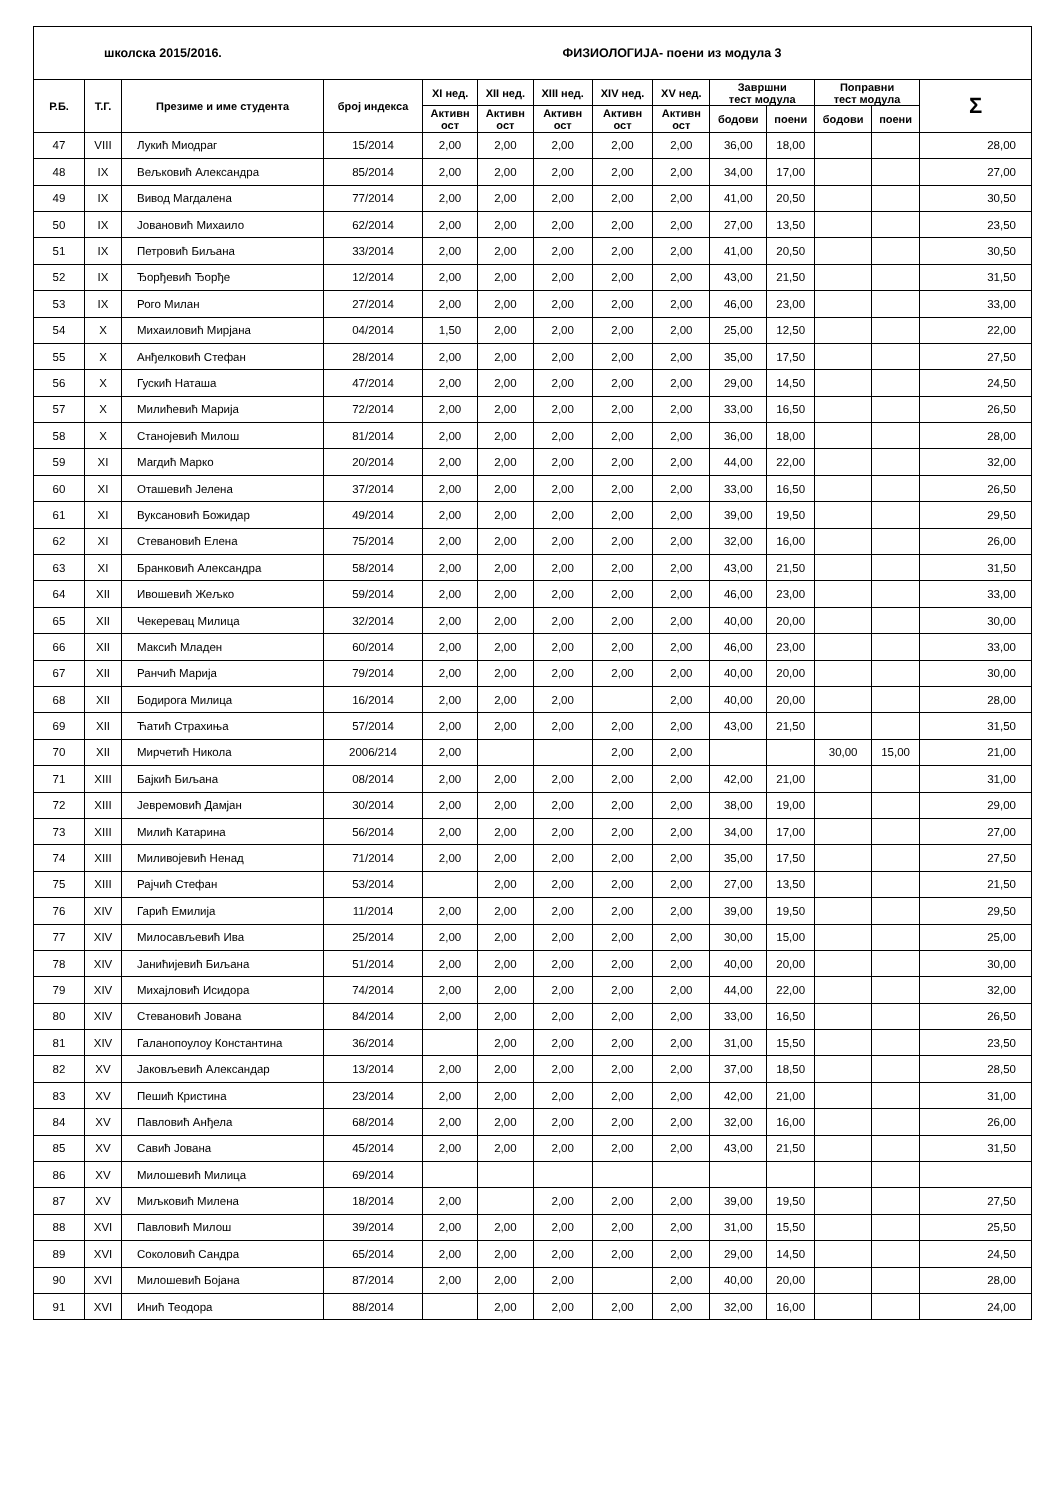| школска 2015/2016. | | | | ФИЗИОЛОГИЈА- поени из модула 3 | | | | | | | | | |
| --- | --- | --- | --- | --- | --- | --- | --- | --- | --- | --- | --- | --- | --- |
| Р.Б. | Т.Г. | Презиме и име студента | број индекса | XI нед. | XII нед. | XIII нед. | XIV нед. | XV нед. | Завршни тест модула | | Поправни тест модула | | Σ |
| | | | | Активн ост | Активн ост | Активн ост | Активн ост | Активн ост | | | | | |
| | | | | | | | | | бодови | поени | бодови | поени | |
| 47 | VIII | Лукић Миодраг | 15/2014 | 2,00 | 2,00 | 2,00 | 2,00 | 2,00 | 36,00 | 18,00 | | | 28,00 |
| 48 | IX | Вељковић Александра | 85/2014 | 2,00 | 2,00 | 2,00 | 2,00 | 2,00 | 34,00 | 17,00 | | | 27,00 |
| 49 | IX | Вивод Магдалена | 77/2014 | 2,00 | 2,00 | 2,00 | 2,00 | 2,00 | 41,00 | 20,50 | | | 30,50 |
| 50 | IX | Јовановић Михаило | 62/2014 | 2,00 | 2,00 | 2,00 | 2,00 | 2,00 | 27,00 | 13,50 | | | 23,50 |
| 51 | IX | Петровић Биљана | 33/2014 | 2,00 | 2,00 | 2,00 | 2,00 | 2,00 | 41,00 | 20,50 | | | 30,50 |
| 52 | IX | Ђорђевић Ђорђе | 12/2014 | 2,00 | 2,00 | 2,00 | 2,00 | 2,00 | 43,00 | 21,50 | | | 31,50 |
| 53 | IX | Рого Милан | 27/2014 | 2,00 | 2,00 | 2,00 | 2,00 | 2,00 | 46,00 | 23,00 | | | 33,00 |
| 54 | X | Михаиловић Мирјана | 04/2014 | 1,50 | 2,00 | 2,00 | 2,00 | 2,00 | 25,00 | 12,50 | | | 22,00 |
| 55 | X | Анђелковић Стефан | 28/2014 | 2,00 | 2,00 | 2,00 | 2,00 | 2,00 | 35,00 | 17,50 | | | 27,50 |
| 56 | X | Гускић Наташа | 47/2014 | 2,00 | 2,00 | 2,00 | 2,00 | 2,00 | 29,00 | 14,50 | | | 24,50 |
| 57 | X | Милићевић Марија | 72/2014 | 2,00 | 2,00 | 2,00 | 2,00 | 2,00 | 33,00 | 16,50 | | | 26,50 |
| 58 | X | Станојевић Милош | 81/2014 | 2,00 | 2,00 | 2,00 | 2,00 | 2,00 | 36,00 | 18,00 | | | 28,00 |
| 59 | XI | Магдић Марко | 20/2014 | 2,00 | 2,00 | 2,00 | 2,00 | 2,00 | 44,00 | 22,00 | | | 32,00 |
| 60 | XI | Оташевић Јелена | 37/2014 | 2,00 | 2,00 | 2,00 | 2,00 | 2,00 | 33,00 | 16,50 | | | 26,50 |
| 61 | XI | Вуксановић Божидар | 49/2014 | 2,00 | 2,00 | 2,00 | 2,00 | 2,00 | 39,00 | 19,50 | | | 29,50 |
| 62 | XI | Стевановић Елена | 75/2014 | 2,00 | 2,00 | 2,00 | 2,00 | 2,00 | 32,00 | 16,00 | | | 26,00 |
| 63 | XI | Бранковић Александра | 58/2014 | 2,00 | 2,00 | 2,00 | 2,00 | 2,00 | 43,00 | 21,50 | | | 31,50 |
| 64 | XII | Ивошевић Жељко | 59/2014 | 2,00 | 2,00 | 2,00 | 2,00 | 2,00 | 46,00 | 23,00 | | | 33,00 |
| 65 | XII | Чекеревац Милица | 32/2014 | 2,00 | 2,00 | 2,00 | 2,00 | 2,00 | 40,00 | 20,00 | | | 30,00 |
| 66 | XII | Максић Младен | 60/2014 | 2,00 | 2,00 | 2,00 | 2,00 | 2,00 | 46,00 | 23,00 | | | 33,00 |
| 67 | XII | Ранчић Марија | 79/2014 | 2,00 | 2,00 | 2,00 | 2,00 | 2,00 | 40,00 | 20,00 | | | 30,00 |
| 68 | XII | Бодирога Милица | 16/2014 | 2,00 | 2,00 | 2,00 | | 2,00 | 40,00 | 20,00 | | | 28,00 |
| 69 | XII | Ћатић Страхиња | 57/2014 | 2,00 | 2,00 | 2,00 | 2,00 | 2,00 | 43,00 | 21,50 | | | 31,50 |
| 70 | XII | Мирчетић Никола | 2006/214 | 2,00 | | | 2,00 | 2,00 | | | 30,00 | 15,00 | 21,00 |
| 71 | XIII | Бајкић Биљана | 08/2014 | 2,00 | 2,00 | 2,00 | 2,00 | 2,00 | 42,00 | 21,00 | | | 31,00 |
| 72 | XIII | Јевремовић Дамјан | 30/2014 | 2,00 | 2,00 | 2,00 | 2,00 | 2,00 | 38,00 | 19,00 | | | 29,00 |
| 73 | XIII | Милић Катарина | 56/2014 | 2,00 | 2,00 | 2,00 | 2,00 | 2,00 | 34,00 | 17,00 | | | 27,00 |
| 74 | XIII | Миливојевић Ненад | 71/2014 | 2,00 | 2,00 | 2,00 | 2,00 | 2,00 | 35,00 | 17,50 | | | 27,50 |
| 75 | XIII | Рајчић Стефан | 53/2014 | | 2,00 | 2,00 | 2,00 | 2,00 | 27,00 | 13,50 | | | 21,50 |
| 76 | XIV | Гарић Емилија | 11/2014 | 2,00 | 2,00 | 2,00 | 2,00 | 2,00 | 39,00 | 19,50 | | | 29,50 |
| 77 | XIV | Милосављевић Ива | 25/2014 | 2,00 | 2,00 | 2,00 | 2,00 | 2,00 | 30,00 | 15,00 | | | 25,00 |
| 78 | XIV | Јанићијевић Биљана | 51/2014 | 2,00 | 2,00 | 2,00 | 2,00 | 2,00 | 40,00 | 20,00 | | | 30,00 |
| 79 | XIV | Михајловић Исидора | 74/2014 | 2,00 | 2,00 | 2,00 | 2,00 | 2,00 | 44,00 | 22,00 | | | 32,00 |
| 80 | XIV | Стевановић Јована | 84/2014 | 2,00 | 2,00 | 2,00 | 2,00 | 2,00 | 33,00 | 16,50 | | | 26,50 |
| 81 | XIV | Галанопоулоу Константина | 36/2014 | | 2,00 | 2,00 | 2,00 | 2,00 | 31,00 | 15,50 | | | 23,50 |
| 82 | XV | Јаковљевић Александар | 13/2014 | 2,00 | 2,00 | 2,00 | 2,00 | 2,00 | 37,00 | 18,50 | | | 28,50 |
| 83 | XV | Пешић Кристина | 23/2014 | 2,00 | 2,00 | 2,00 | 2,00 | 2,00 | 42,00 | 21,00 | | | 31,00 |
| 84 | XV | Павловић Анђела | 68/2014 | 2,00 | 2,00 | 2,00 | 2,00 | 2,00 | 32,00 | 16,00 | | | 26,00 |
| 85 | XV | Савић Јована | 45/2014 | 2,00 | 2,00 | 2,00 | 2,00 | 2,00 | 43,00 | 21,50 | | | 31,50 |
| 86 | XV | Милошевић Милица | 69/2014 | | | | | | | | | | |
| 87 | XV | Миљковић Милена | 18/2014 | 2,00 | | 2,00 | 2,00 | 2,00 | 39,00 | 19,50 | | | 27,50 |
| 88 | XVI | Павловић Милош | 39/2014 | 2,00 | 2,00 | 2,00 | 2,00 | 2,00 | 31,00 | 15,50 | | | 25,50 |
| 89 | XVI | Соколовић Сандра | 65/2014 | 2,00 | 2,00 | 2,00 | 2,00 | 2,00 | 29,00 | 14,50 | | | 24,50 |
| 90 | XVI | Милошевић Бојана | 87/2014 | 2,00 | 2,00 | 2,00 | | 2,00 | 40,00 | 20,00 | | | 28,00 |
| 91 | XVI | Инић Теодора | 88/2014 | | 2,00 | 2,00 | 2,00 | 2,00 | 32,00 | 16,00 | | | 24,00 |